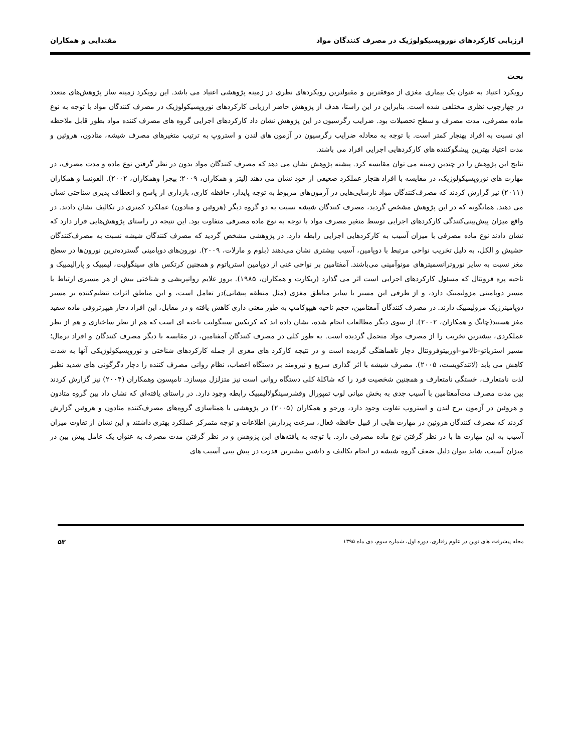ارزیابی کارکردهای نوروپسیکولوژیک در مصرف کنندگان مواد مقتدایی و همکاران
بحث
رویکرد اعتیاد به عنوان یک بیماری مغزی از موفقترین و مقبولترین رویکردهای نظری در زمینه پژوهشی اعتیاد می باشد. این رویکرد زمینه ساز پژوهش‌های متعدد در چهارچوب نظری مختلفی شده است. بنابراین در این راستا، هدف از پژوهش حاضر ارزیابی کارکردهای نوروپسیکولوژیک در مصرف کنندگان مواد با توجه به نوع ماده مصرفی، مدت مصرف و سطح تحصیلات بود. ضرایب رگرسیون در این پژوهش نشان داد کارکردهای اجرایی گروه های مصرف کننده مواد بطور قابل ملاحظه ای نسبت به افراد بهنجار کمتر است. با توجه به معادله ضرایب رگرسیون در آزمون های لندن و استروپ به ترتیب متغیرهای مصرف شیشه، متادون، هروئین و مدت اعتیاد بهترین پیشگوکننده های کارکردهایی اجرایی افراد می باشند.
نتایج این پژوهش را در چندین زمینه می توان مقایسه کرد. پیشنه پژوهش نشان می دهد که مصرف کنندگان مواد بدون در نظر گرفتن نوع ماده و مدت مصرف، در مهارت های نوروپسیکولوژیک، در مقایسه با افراد هنجار عملکرد ضعیفی از خود نشان می دهند (لیتز و همکاران، ۲۰۰۹؛ بیچرا وهمکاران، ۲۰۰۲). الفونسا و همکاران (۲۰۱۱) نیز گزارش کردند که مصرف‌کنندگان مواد نارسایی‌هایی در آزمون‌های مربوط به توجه پایدار، حافظه کاری، بازداری از پاسخ و انعطاف پذیری شناختی نشان می دهند. همانگونه که در این پژوهش مشخص گردید، مصرف کنندگان شیشه نسبت به دو گروه دیگر (هروئین و متادون) عملکرد کمتری در تکالیف نشان دادند. در واقع میزان پیش‌بینی‌کنندگی کارکردهای اجرایی توسط متغیر مصرف مواد با توجه به نوع ماده مصرفی متفاوت بود. این نتیجه در راستای پژوهش‌هایی قرار دارد که نشان دادند نوع ماده مصرفی با میزان آسیب به کارکردهایی اجرایی رابطه دارد. در پژوهشی مشخص گردید که مصرف کنندگان شیشه نسبت به مصرف‌کنندگان حشیش و الکل، به دلیل تخریب نواحی مرتبط با دوپامین، آسیب بیشتری نشان می‌دهند (بلوم و مارلات، ۲۰۰۹). نورون‌های دوپامینی گسترده‌ترین نورون‌ها در سطح مغز نسبت به سایر نوروترانسمیترهای مونوآمینی می‌باشند. آمفتامین بر نواحی غنی از دوپامین استریاتوم و همچنین کرتکس های سینگولیت، لیمبیک و پارالیمبیک و ناحیه پره فرونتال که مسئول کارکردهای اجرایی است اثر می گذارد (ریکارت و همکاران، ۱۹۸۵). بروز علایم روانپریشی و شناختی بیش از هر مسیری ارتباط با مسیر دوپامینی مزولیمبیک دارد، و از طرفی این مسیر با سایر مناطق مغزی (مثل منطقه پیشانی)در تعامل است، و این مناطق اثرات تنظیم‌کننده بر مسیر دوپامینرژیک مزولیمبیک دارند. در مصرف کنندگان آمفتامین، حجم ناحیه هیپوکامپ به طور معنی داری کاهش یافته و در مقابل، این افراد دچار هیپرتروفی ماده سفید مغز هستند(چانگ و همکاران، ۲۰۰۲). از سوی دیگر مطالعات انجام شده، نشان داده اند که کرتکس سینگولیت ناحیه ای است که هم از نظر ساختاری و هم از نظر عملکردی، بیشترین تخریب را از مصرف مواد متحمل گردیده است. به طور کلی در مصرف کنندگان آمفتامین، در مقایسه با دیگر مصرف کنندگان و افراد نرمال؛ مسیر استریاتو–تالامو–اوربیتوفرونتال دچار ناهماهنگی گردیده است و در نتیجه کارکرد های مغزی از جمله کارکردهای شناختی و نوروپسیکولوژیکی آنها به شدت کاهش می یابد (لاتندکویست، ۲۰۰۵). مصرف شیشه با اثر گذاری سریع و نیرومند بر دستگاه اعصاب، نظام روانی مصرف کننده را دچار دگرگونی های شدید نظیر لذت نامتعارف، خستگی نامتعارف و همچنین شخصیت فرد را که شاکلهٔ کلی دستگاه روانی است نیز متزلزل میسازد. تامپسون وهمکاران (۲۰۰۴) نیز گزارش کردند بین مدت مصرف مت‌آمفتامین با آسیب جدی به بخش میانی لوب تمپورال وقشرسینگولالیمبیک رابطه وجود دارد. در راستای یافته‌ای که نشان داد بین گروه متادون و هروئین در آزمون برج لندن و استروپ تفاوت وجود دارد، ورجو و همکاران (۲۰۰۵) در پژوهشی با همتاسازی گروه‌های مصرف‌کننده متادون و هروئین گزارش کردند که مصرف کنندگان هروئین در مهارت هایی از قبیل حافظه فعال، سرعت پردازش اطلاعات و توجه متمرکز عملکرد بهتری داشتند و این نشان از تفاوت میزان آسیب به این مهارت ها با در نظر گرفتن نوع ماده مصرفی دارد. با توجه به یافته‌های این پژوهش و در نظر گرفتن مدت مصرف به عنوان یک عامل پیش بین در میزان آسیب، شاید بتوان دلیل ضعف گروه شیشه در انجام تکالیف و داشتن بیشترین قدرت در پیش بینی آسیب های
مجله پیشرفت های نوین در علوم رفتاری، دوره اول، شماره سوم، دی ماه ۱۳۹۵ ۵۳